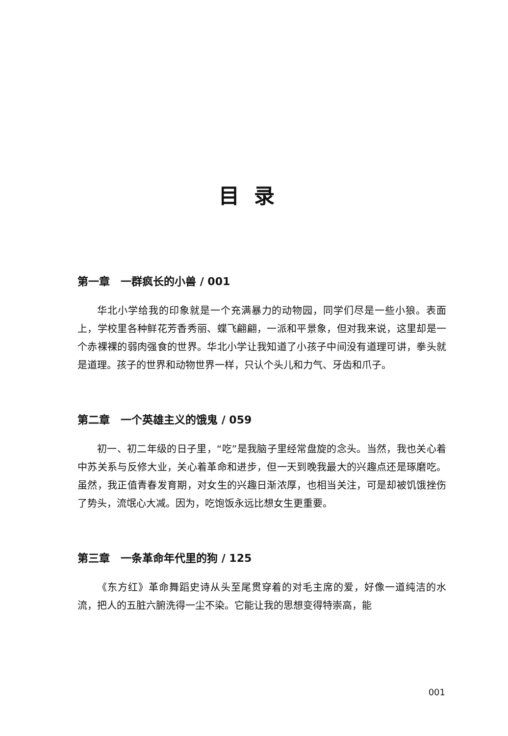目录
第一章　一群疯长的小兽 / 001
华北小学给我的印象就是一个充满暴力的动物园，同学们尽是一些小狼。表面上，学校里各种鲜花芳香秀丽、蝶飞翩翩，一派和平景象，但对我来说，这里却是一个赤裸裸的弱肉强食的世界。华北小学让我知道了小孩子中间没有道理可讲，拳头就是道理。孩子的世界和动物世界一样，只认个头儿和力气、牙齿和爪子。
第二章　一个英雄主义的饿鬼 / 059
初一、初二年级的日子里，“吃”是我脑子里经常盘旋的念头。当然，我也关心着中苏关系与反修大业，关心着革命和进步，但一天到晚我最大的兴趣点还是琢磨吃。虽然，我正值青春发育期，对女生的兴趣日渐浓厚，也相当关注，可是却被饥饿挫伤了势头，流氓心大减。因为，吃饱饭永远比想女生更重要。
第三章　一条革命年代里的狗 / 125
《东方红》革命舞蹈史诗从头至尾贯穿着的对毛主席的爱，好像一道纯洁的水流，把人的五脏六腑洗得一尘不染。它能让我的思想变得特崇高，能
001